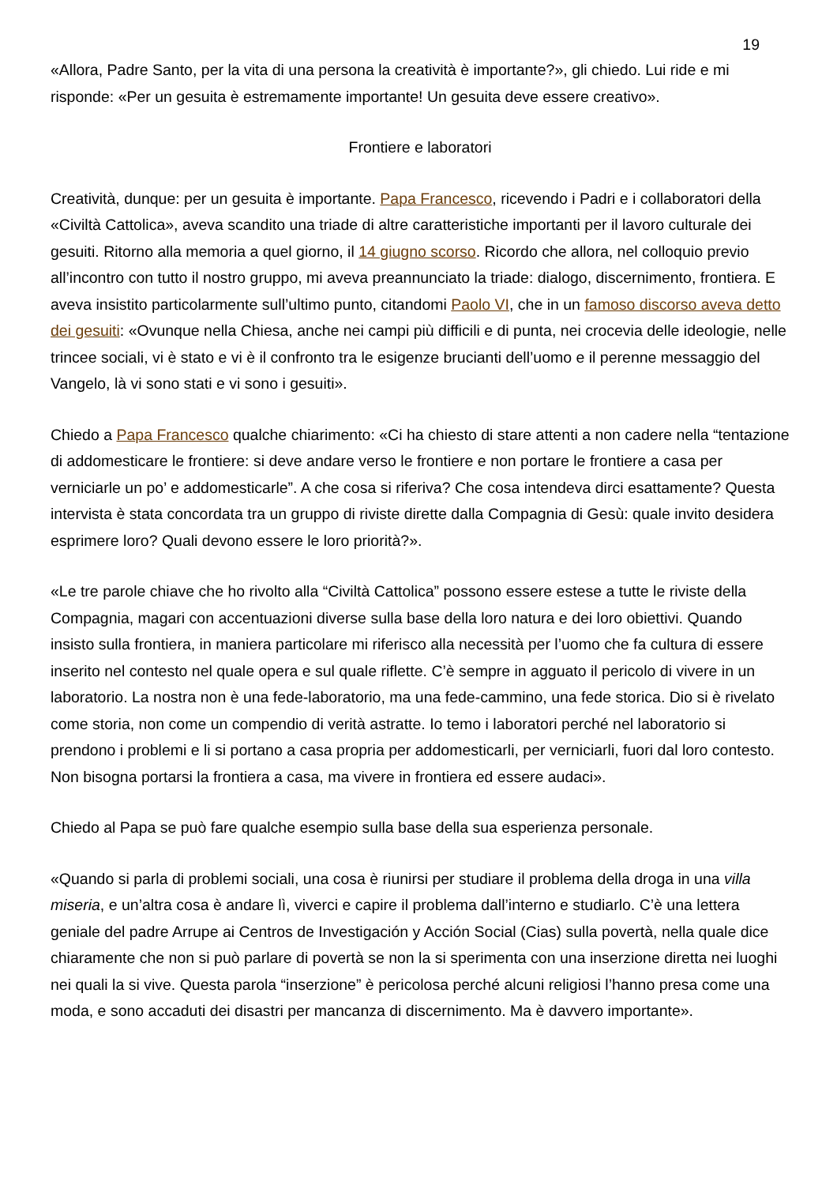19
«Allora, Padre Santo, per la vita di una persona la creatività è importante?», gli chiedo. Lui ride e mi risponde: «Per un gesuita è estremamente importante! Un gesuita deve essere creativo».
Frontiere e laboratori
Creatività, dunque: per un gesuita è importante. Papa Francesco, ricevendo i Padri e i collaboratori della «Civiltà Cattolica», aveva scandito una triade di altre caratteristiche importanti per il lavoro culturale dei gesuiti. Ritorno alla memoria a quel giorno, il 14 giugno scorso. Ricordo che allora, nel colloquio previo all’incontro con tutto il nostro gruppo, mi aveva preannunciato la triade: dialogo, discernimento, frontiera. E aveva insistito particolarmente sull’ultimo punto, citandomi Paolo VI, che in un famoso discorso aveva detto dei gesuiti: «Ovunque nella Chiesa, anche nei campi più difficili e di punta, nei crocevia delle ideologie, nelle trincee sociali, vi è stato e vi è il confronto tra le esigenze brucianti dell’uomo e il perenne messaggio del Vangelo, là vi sono stati e vi sono i gesuiti».
Chiedo a Papa Francesco qualche chiarimento: «Ci ha chiesto di stare attenti a non cadere nella “tentazione di addomesticare le frontiere: si deve andare verso le frontiere e non portare le frontiere a casa per verniciarle un po’ e addomesticarle”. A che cosa si riferiva? Che cosa intendeva dirci esattamente? Questa intervista è stata concordata tra un gruppo di riviste dirette dalla Compagnia di Gesù: quale invito desidera esprimere loro? Quali devono essere le loro priorità?».
«Le tre parole chiave che ho rivolto alla “Civiltà Cattolica” possono essere estese a tutte le riviste della Compagnia, magari con accentuazioni diverse sulla base della loro natura e dei loro obiettivi. Quando insisto sulla frontiera, in maniera particolare mi riferisco alla necessità per l’uomo che fa cultura di essere inserito nel contesto nel quale opera e sul quale riflette. C’è sempre in agguato il pericolo di vivere in un laboratorio. La nostra non è una fede-laboratorio, ma una fede-cammino, una fede storica. Dio si è rivelato come storia, non come un compendio di verità astratte. Io temo i laboratori perché nel laboratorio si prendono i problemi e li si portano a casa propria per addomesticarli, per verniciarli, fuori dal loro contesto. Non bisogna portarsi la frontiera a casa, ma vivere in frontiera ed essere audaci».
Chiedo al Papa se può fare qualche esempio sulla base della sua esperienza personale.
«Quando si parla di problemi sociali, una cosa è riunirsi per studiare il problema della droga in una villa miseria, e un’altra cosa è andare lì, viverci e capire il problema dall’interno e studiarlo. C’è una lettera geniale del padre Arrupe ai Centros de Investigación y Acción Social (Cias) sulla povertà, nella quale dice chiaramente che non si può parlare di povertà se non la si sperimenta con una inserzione diretta nei luoghi nei quali la si vive. Questa parola “inserzione” è pericolosa perché alcuni religiosi l’hanno presa come una moda, e sono accaduti dei disastri per mancanza di discernimento. Ma è davvero importante».